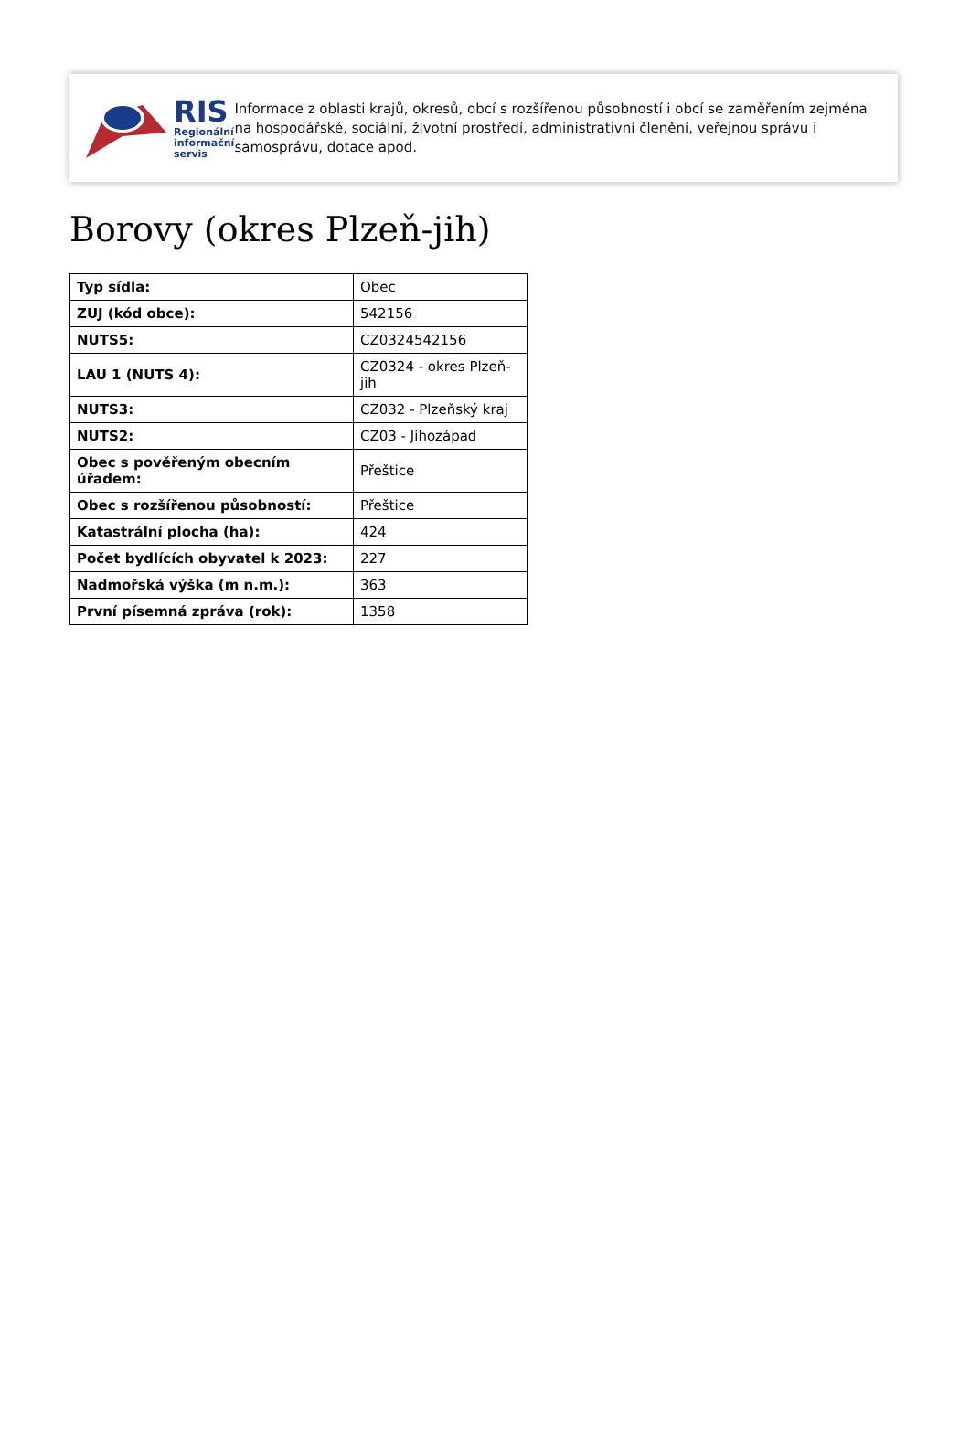RIS
Regionální
informační
servis
Informace z oblasti krajů, okresů, obcí s rozšířenou působností i obcí se zaměřením zejména na hospodářské, sociální, životní prostředí, administrativní členění, veřejnou správu i samosprávu, dotace apod.
Borovy (okres Plzeň-jih)
| Typ sídla: | Obec |
| ZUJ (kód obce): | 542156 |
| NUTS5: | CZ0324542156 |
| LAU 1 (NUTS 4): | CZ0324 - okres Plzeň-jih |
| NUTS3: | CZ032 - Plzeňský kraj |
| NUTS2: | CZ03 - Jihozápad |
| Obec s pověřeným obecním úřadem: | Přeštice |
| Obec s rozšířenou působností: | Přeštice |
| Katastrální plocha (ha): | 424 |
| Počet bydlících obyvatel k 2023: | 227 |
| Nadmořská výška (m n.m.): | 363 |
| První písemná zpráva (rok): | 1358 |